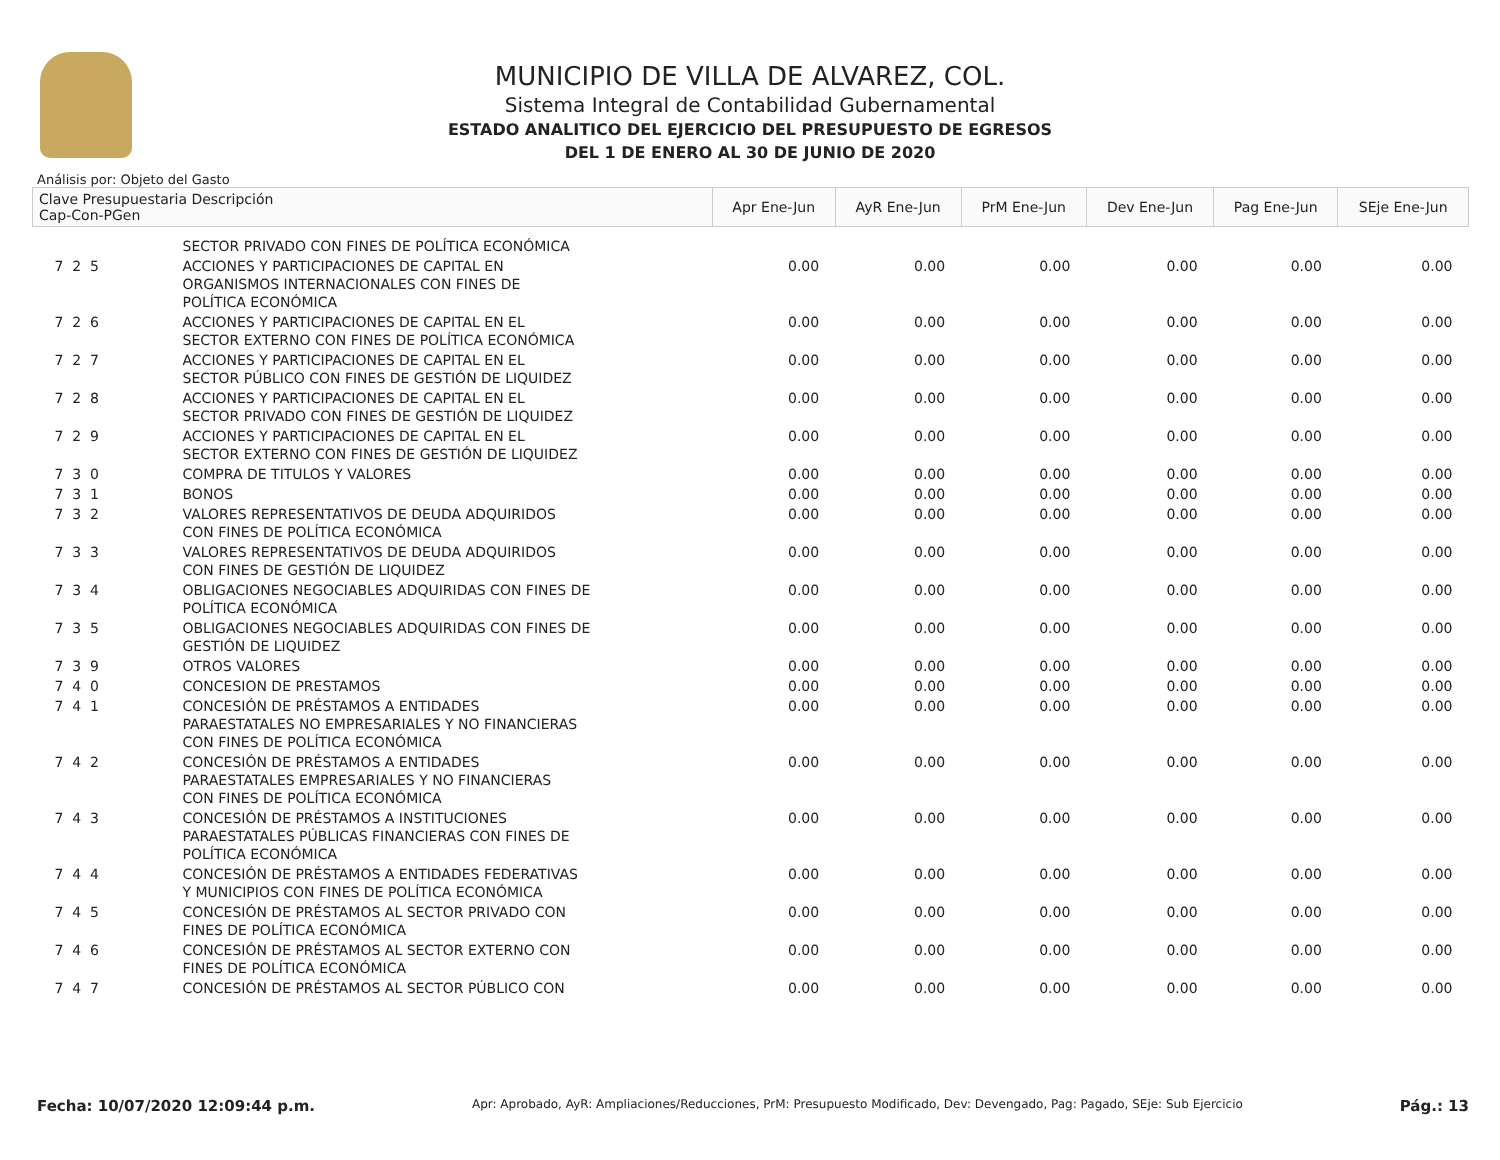MUNICIPIO DE VILLA DE ALVAREZ, COL.
Sistema Integral de Contabilidad Gubernamental
ESTADO ANALITICO DEL EJERCICIO DEL PRESUPUESTO DE EGRESOS
DEL 1 DE ENERO AL 30 DE JUNIO DE 2020
Análisis por: Objeto del Gasto
| Clave Presupuestaria Descripción Cap-Con-PGen | | Apr Ene-Jun | AyR Ene-Jun | PrM Ene-Jun | Dev Ene-Jun | Pag Ene-Jun | SEje Ene-Jun |
| --- | --- | --- | --- | --- | --- | --- | --- |
| | SECTOR PRIVADO CON FINES DE POLÍTICA ECONÓMICA | | | | | | |
| 7 2 5 | ACCIONES Y PARTICIPACIONES DE CAPITAL EN ORGANISMOS INTERNACIONALES CON FINES DE POLÍTICA ECONÓMICA | 0.00 | 0.00 | 0.00 | 0.00 | 0.00 | 0.00 |
| 7 2 6 | ACCIONES Y PARTICIPACIONES DE CAPITAL EN EL SECTOR EXTERNO CON FINES DE POLÍTICA ECONÓMICA | 0.00 | 0.00 | 0.00 | 0.00 | 0.00 | 0.00 |
| 7 2 7 | ACCIONES Y PARTICIPACIONES DE CAPITAL EN EL SECTOR PÚBLICO CON FINES DE GESTIÓN DE LIQUIDEZ | 0.00 | 0.00 | 0.00 | 0.00 | 0.00 | 0.00 |
| 7 2 8 | ACCIONES Y PARTICIPACIONES DE CAPITAL EN EL SECTOR PRIVADO CON FINES DE GESTIÓN DE LIQUIDEZ | 0.00 | 0.00 | 0.00 | 0.00 | 0.00 | 0.00 |
| 7 2 9 | ACCIONES Y PARTICIPACIONES DE CAPITAL EN EL SECTOR EXTERNO CON FINES DE GESTIÓN DE LIQUIDEZ | 0.00 | 0.00 | 0.00 | 0.00 | 0.00 | 0.00 |
| 7 3 0 | COMPRA DE TITULOS Y VALORES | 0.00 | 0.00 | 0.00 | 0.00 | 0.00 | 0.00 |
| 7 3 1 | BONOS | 0.00 | 0.00 | 0.00 | 0.00 | 0.00 | 0.00 |
| 7 3 2 | VALORES REPRESENTATIVOS DE DEUDA ADQUIRIDOS CON FINES DE POLÍTICA ECONÓMICA | 0.00 | 0.00 | 0.00 | 0.00 | 0.00 | 0.00 |
| 7 3 3 | VALORES REPRESENTATIVOS DE DEUDA ADQUIRIDOS CON FINES DE GESTIÓN DE LIQUIDEZ | 0.00 | 0.00 | 0.00 | 0.00 | 0.00 | 0.00 |
| 7 3 4 | OBLIGACIONES NEGOCIABLES ADQUIRIDAS CON FINES DE POLÍTICA ECONÓMICA | 0.00 | 0.00 | 0.00 | 0.00 | 0.00 | 0.00 |
| 7 3 5 | OBLIGACIONES NEGOCIABLES ADQUIRIDAS CON FINES DE GESTIÓN DE LIQUIDEZ | 0.00 | 0.00 | 0.00 | 0.00 | 0.00 | 0.00 |
| 7 3 9 | OTROS VALORES | 0.00 | 0.00 | 0.00 | 0.00 | 0.00 | 0.00 |
| 7 4 0 | CONCESION DE PRESTAMOS | 0.00 | 0.00 | 0.00 | 0.00 | 0.00 | 0.00 |
| 7 4 1 | CONCESIÓN DE PRÉSTAMOS A ENTIDADES PARAESTATALES NO EMPRESARIALES Y NO FINANCIERAS CON FINES DE POLÍTICA ECONÓMICA | 0.00 | 0.00 | 0.00 | 0.00 | 0.00 | 0.00 |
| 7 4 2 | CONCESIÓN DE PRÉSTAMOS A ENTIDADES PARAESTATALES EMPRESARIALES Y NO FINANCIERAS CON FINES DE POLÍTICA ECONÓMICA | 0.00 | 0.00 | 0.00 | 0.00 | 0.00 | 0.00 |
| 7 4 3 | CONCESIÓN DE PRÉSTAMOS A INSTITUCIONES PARAESTATALES PÚBLICAS FINANCIERAS CON FINES DE POLÍTICA ECONÓMICA | 0.00 | 0.00 | 0.00 | 0.00 | 0.00 | 0.00 |
| 7 4 4 | CONCESIÓN DE PRÉSTAMOS A ENTIDADES FEDERATIVAS Y MUNICIPIOS CON FINES DE POLÍTICA ECONÓMICA | 0.00 | 0.00 | 0.00 | 0.00 | 0.00 | 0.00 |
| 7 4 5 | CONCESIÓN DE PRÉSTAMOS AL SECTOR PRIVADO CON FINES DE POLÍTICA ECONÓMICA | 0.00 | 0.00 | 0.00 | 0.00 | 0.00 | 0.00 |
| 7 4 6 | CONCESIÓN DE PRÉSTAMOS AL SECTOR EXTERNO CON FINES DE POLÍTICA ECONÓMICA | 0.00 | 0.00 | 0.00 | 0.00 | 0.00 | 0.00 |
| 7 4 7 | CONCESIÓN DE PRÉSTAMOS AL SECTOR PÚBLICO CON | 0.00 | 0.00 | 0.00 | 0.00 | 0.00 | 0.00 |
Fecha: 10/07/2020 12:09:44 p.m. Apr: Aprobado, AyR: Ampliaciones/Reducciones, PrM: Presupuesto Modificado, Dev: Devengado, Pag: Pagado, SEje: Sub Ejercicio Pág.: 13